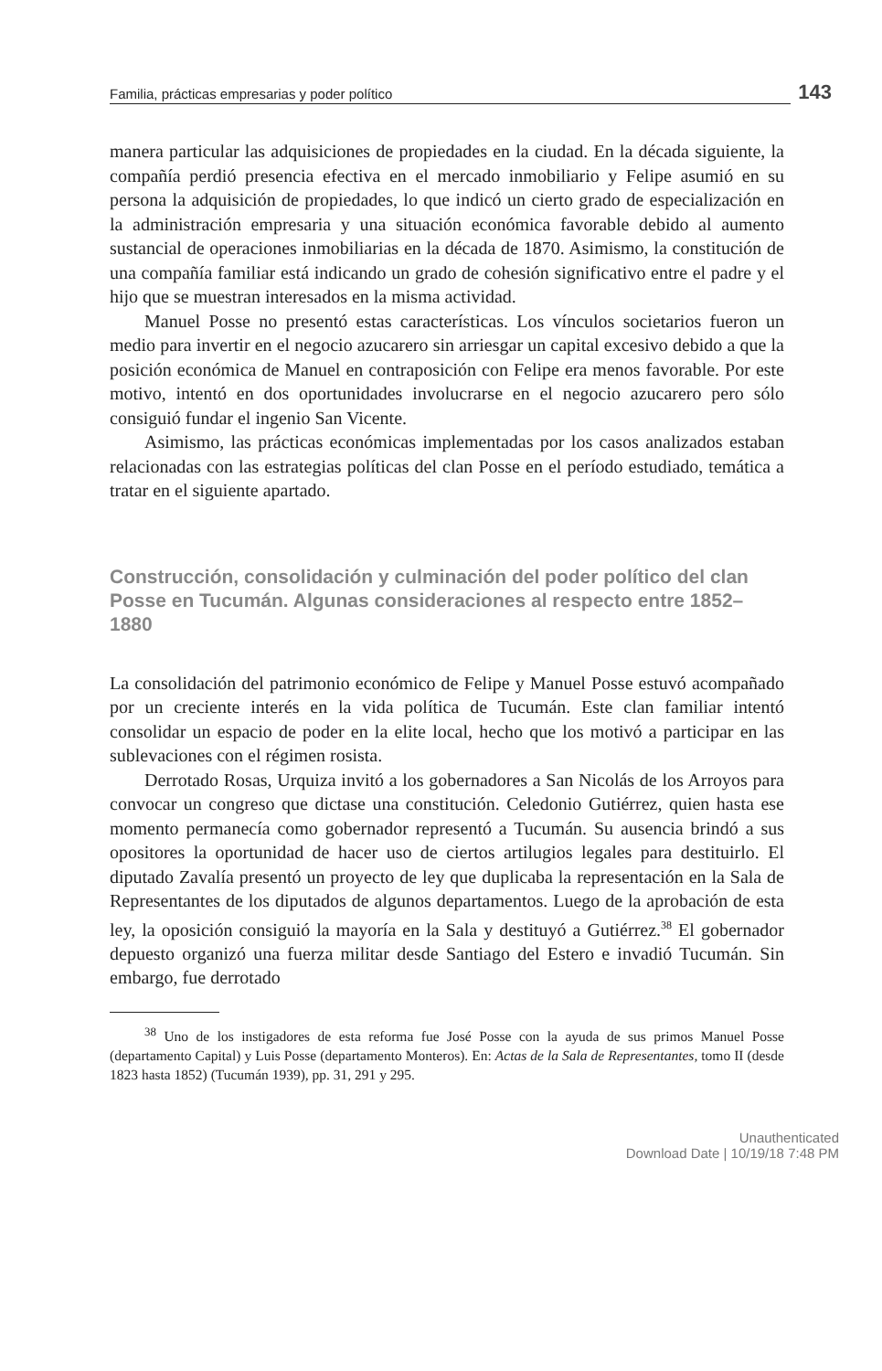Familia, prácticas empresarias y poder político 143
manera particular las adquisiciones de propiedades en la ciudad. En la década siguiente, la compañía perdió presencia efectiva en el mercado inmobiliario y Felipe asumió en su persona la adquisición de propiedades, lo que indicó un cierto grado de especialización en la administración empresaria y una situación económica favorable debido al aumento sustancial de operaciones inmobiliarias en la década de 1870. Asimismo, la constitución de una compañía familiar está indicando un grado de cohesión significativo entre el padre y el hijo que se muestran interesados en la misma actividad.
Manuel Posse no presentó estas características. Los vínculos societarios fueron un medio para invertir en el negocio azucarero sin arriesgar un capital excesivo debido a que la posición económica de Manuel en contraposición con Felipe era menos favorable. Por este motivo, intentó en dos oportunidades involucrarse en el negocio azucarero pero sólo consiguió fundar el ingenio San Vicente.
Asimismo, las prácticas económicas implementadas por los casos analizados estaban relacionadas con las estrategias políticas del clan Posse en el período estudiado, temática a tratar en el siguiente apartado.
Construcción, consolidación y culminación del poder político del clan Posse en Tucumán. Algunas consideraciones al respecto entre 1852–1880
La consolidación del patrimonio económico de Felipe y Manuel Posse estuvó acompañado por un creciente interés en la vida política de Tucumán. Este clan familiar intentó consolidar un espacio de poder en la elite local, hecho que los motivó a participar en las sublevaciones con el régimen rosista.
Derrotado Rosas, Urquiza invitó a los gobernadores a San Nicolás de los Arroyos para convocar un congreso que dictase una constitución. Celedonio Gutiérrez, quien hasta ese momento permanecía como gobernador representó a Tucumán. Su ausencia brindó a sus opositores la oportunidad de hacer uso de ciertos artilugios legales para destituirlo. El diputado Zavalía presentó un proyecto de ley que duplicaba la representación en la Sala de Representantes de los diputados de algunos departamentos. Luego de la aprobación de esta ley, la oposición consiguió la mayoría en la Sala y destituyó a Gutiérrez.<sup>38</sup> El gobernador depuesto organizó una fuerza militar desde Santiago del Estero e invadió Tucumán. Sin embargo, fue derrotado
<sup>38</sup> Uno de los instigadores de esta reforma fue José Posse con la ayuda de sus primos Manuel Posse (departamento Capital) y Luis Posse (departamento Monteros). En: Actas de la Sala de Representantes, tomo II (desde 1823 hasta 1852) (Tucumán 1939), pp. 31, 291 y 295.
Unauthenticated
Download Date | 10/19/18 7:48 PM